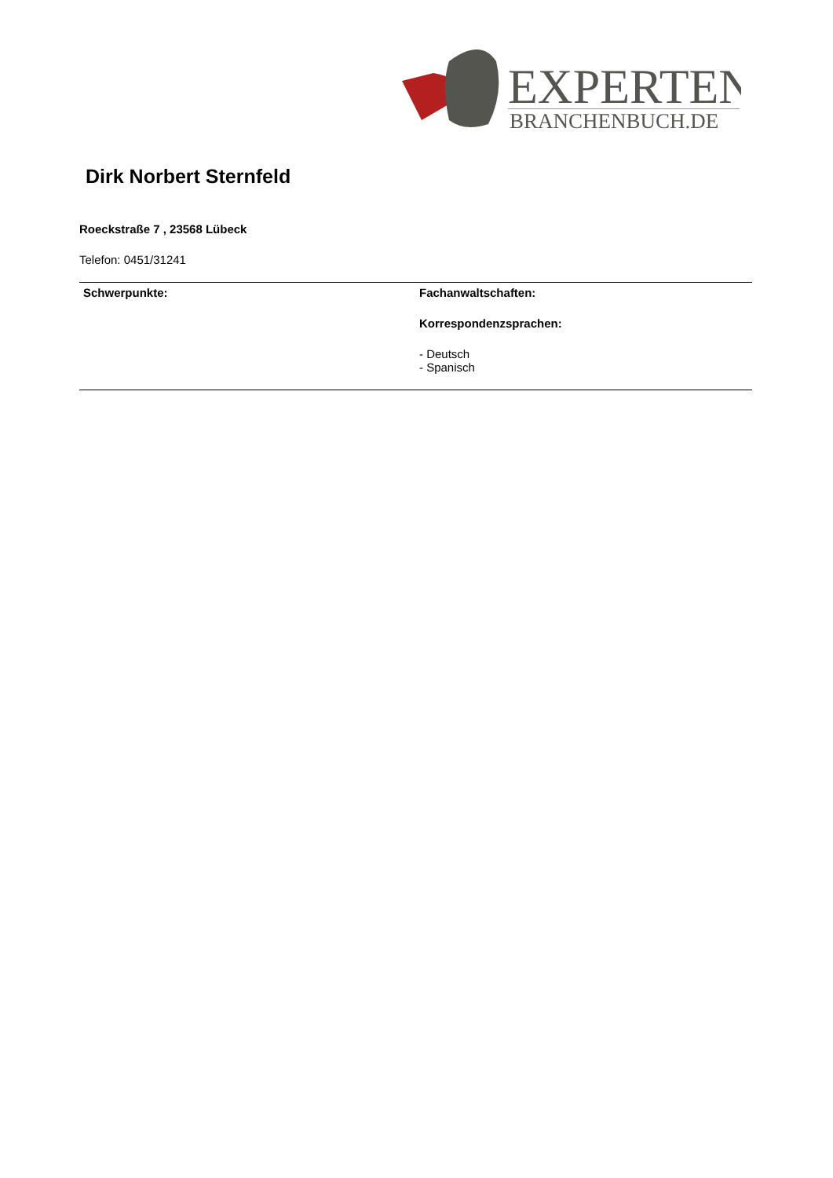EXPERTEN
BRANCHENBUCH.DE
Dirk Norbert Sternfeld
Roeckstraße 7 , 23568 Lübeck
Telefon: 0451/31241
Schwerpunkte: Fachanwaltschaften:
Korrespondenzsprachen:
- Deutsch
- Spanisch